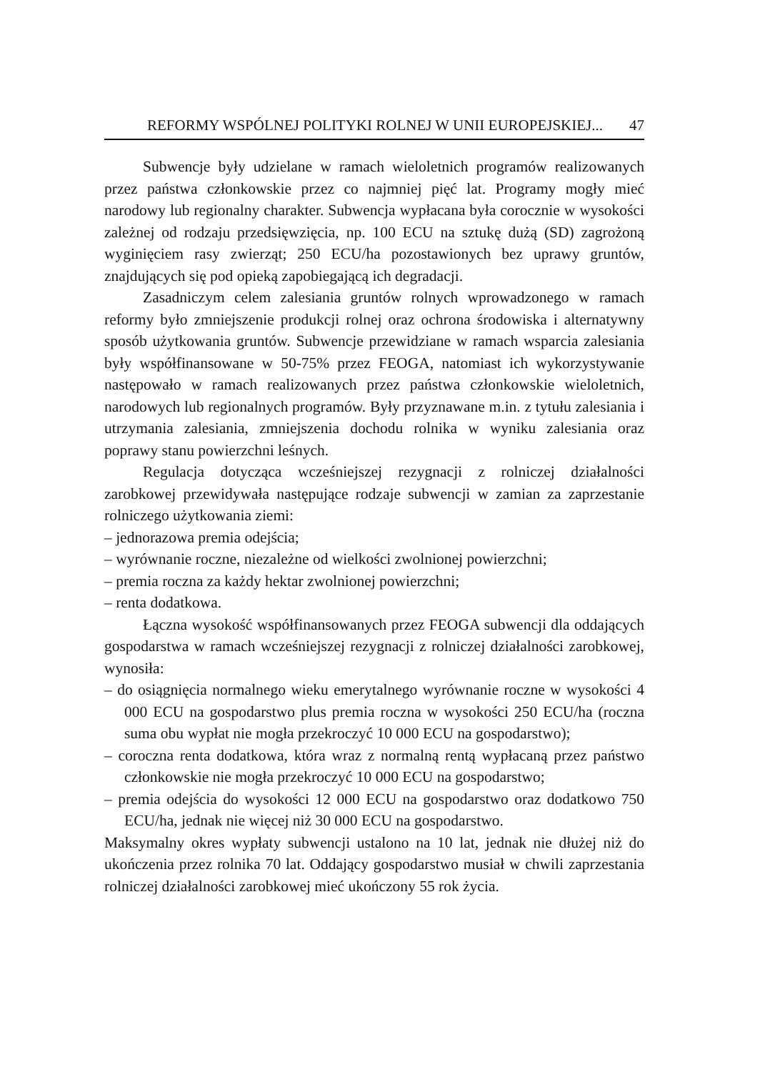REFORMY WSPÓLNEJ POLITYKI ROLNEJ W UNII EUROPEJSKIEJ... 47
Subwencje były udzielane w ramach wieloletnich programów realizowanych przez państwa członkowskie przez co najmniej pięć lat. Programy mogły mieć narodowy lub regionalny charakter. Subwencja wypłacana była corocznie w wysokości zależnej od rodzaju przedsięwzięcia, np. 100 ECU na sztukę dużą (SD) zagrożoną wyginięciem rasy zwierząt; 250 ECU/ha pozostawionych bez uprawy gruntów, znajdujących się pod opieką zapobiegającą ich degradacji.
Zasadniczym celem zalesiania gruntów rolnych wprowadzonego w ramach reformy było zmniejszenie produkcji rolnej oraz ochrona środowiska i alternatywny sposób użytkowania gruntów. Subwencje przewidziane w ramach wsparcia zalesiania były współfinansowane w 50-75% przez FEOGA, natomiast ich wykorzystywanie następowało w ramach realizowanych przez państwa członkowskie wieloletnich, narodowych lub regionalnych programów. Były przyznawane m.in. z tytułu zalesiania i utrzymania zalesiania, zmniejszenia dochodu rolnika w wyniku zalesiania oraz poprawy stanu powierzchni leśnych.
Regulacja dotycząca wcześniejszej rezygnacji z rolniczej działalności zarobkowej przewidywała następujące rodzaje subwencji w zamian za zaprzestanie rolniczego użytkowania ziemi:
– jednorazowa premia odejścia;
– wyrównanie roczne, niezależne od wielkości zwolnionej powierzchni;
– premia roczna za każdy hektar zwolnionej powierzchni;
– renta dodatkowa.
Łączna wysokość współfinansowanych przez FEOGA subwencji dla oddających gospodarstwa w ramach wcześniejszej rezygnacji z rolniczej działalności zarobkowej, wynosiła:
– do osiągnięcia normalnego wieku emerytalnego wyrównanie roczne w wysokości 4 000 ECU na gospodarstwo plus premia roczna w wysokości 250 ECU/ha (roczna suma obu wypłat nie mogła przekroczyć 10 000 ECU na gospodarstwo);
– coroczna renta dodatkowa, która wraz z normalną rentą wypłacaną przez państwo członkowskie nie mogła przekroczyć 10 000 ECU na gospodarstwo;
– premia odejścia do wysokości 12 000 ECU na gospodarstwo oraz dodatkowo 750 ECU/ha, jednak nie więcej niż 30 000 ECU na gospodarstwo.
Maksymalny okres wypłaty subwencji ustalono na 10 lat, jednak nie dłużej niż do ukończenia przez rolnika 70 lat. Oddający gospodarstwo musiał w chwili zaprzestania rolniczej działalności zarobkowej mieć ukończony 55 rok życia.